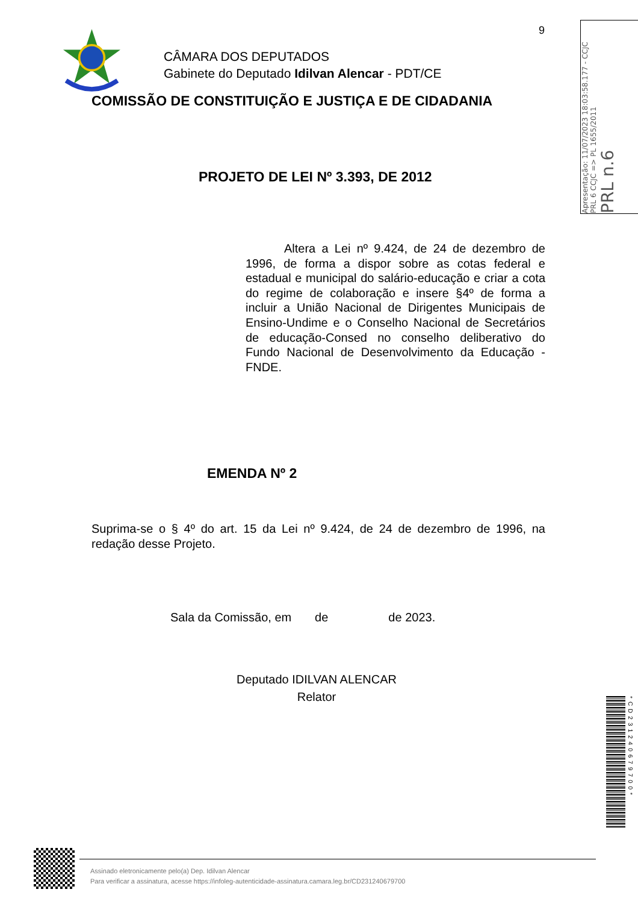9
CÂMARA DOS DEPUTADOS
Gabinete do Deputado Idilvan Alencar - PDT/CE
COMISSÃO DE CONSTITUIÇÃO E JUSTIÇA E DE CIDADANIA
PROJETO DE LEI Nº 3.393, DE 2012
Altera a Lei nº 9.424, de 24 de dezembro de 1996, de forma a dispor sobre as cotas federal e estadual e municipal do salário-educação e criar a cota do regime de colaboração e insere §4º de forma a incluir a União Nacional de Dirigentes Municipais de Ensino-Undime e o Conselho Nacional de Secretários de educação-Consed no conselho deliberativo do Fundo Nacional de Desenvolvimento da Educação - FNDE.
EMENDA Nº 2
Suprima-se o § 4º do art. 15 da Lei nº 9.424, de 24 de dezembro de 1996, na redação desse Projeto.
Sala da Comissão, em de de 2023.
Deputado IDILVAN ALENCAR
Relator
PRL n.6
PRL 6 CCJC => PL 1655/2011
Apresentação: 11/07/2023 18:03:58.177 - CCJC
*CD231240679700*
Assinado eletronicamente pelo(a) Dep. Idilvan Alencar
Para verificar a assinatura, acesse https://infoleg-autenticidade-assinatura.camara.leg.br/CD231240679700